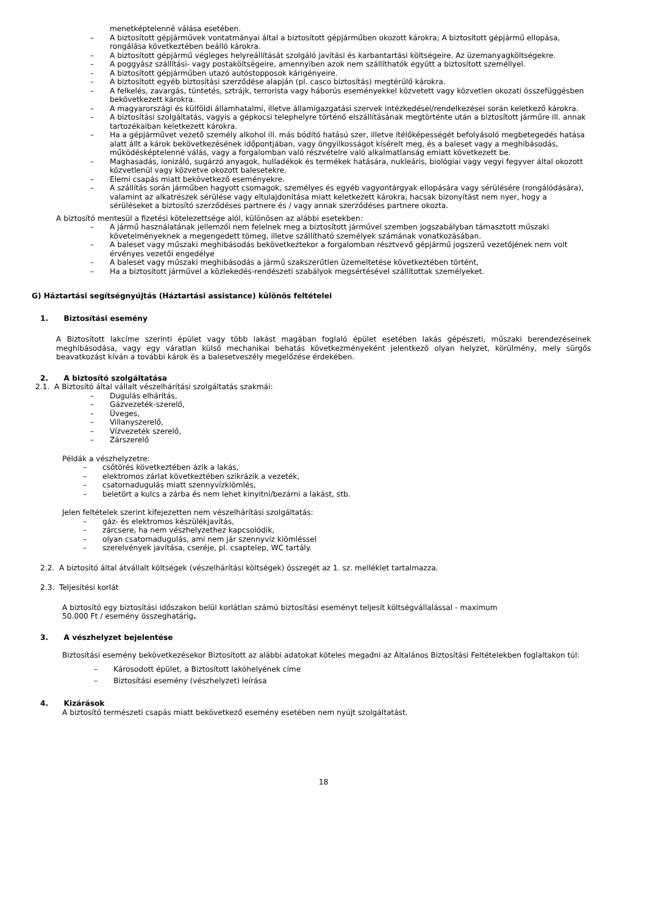menetképtelenné válása esetében.
– A biztosított gépjárművek vontatmányai által a biztosított gépjárműben okozott károkra; A biztosított gépjármű ellopása, rongálása következtében beálló károkra.
– A biztosított gépjármű végleges helyreállítását szolgáló javítási és karbantartási költségeire. Az üzemanyagköltségekre.
– A poggyász szállítási- vagy postaköltségeire, amennyiben azok nem szállíthatók együtt a biztosított személlyel.
– A biztosított gépjárműben utazó autóstopposok kárigényeire.
– A biztosított egyéb biztosítási szerződése alapján (pl. casco biztosítás) megtérülő károkra.
– A felkelés, zavargás, tüntetés, sztrájk, terrorista vagy háborús eseményekkel közvetett vagy közvetlen okozati összefüggésben bekövetkezett károkra.
– A magyarországi és külföldi államhatalmi, illetve államigazgatási szervek intézkedései/rendelkezései során keletkező károkra.
– A biztosítási szolgáltatás, vagyis a gépkocsi telephelyre történő elszállításának megtörténte után a biztosított járműre ill. annak tartozékaiban keletkezett károkra.
– Ha a gépjárművet vezető személy alkohol ill. más bódító hatású szer, illetve ítélőképességét befolyásoló megbetegedés hatása alatt állt a károk bekövetkezésének időpontjában, vagy öngyilkosságot kísérelt meg, és a baleset vagy a meghibásodás, működésképtelenné válás, vagy a forgalomban való részvételre való alkalmatlanság emiatt következett be.
– Maghasadás, ionizáló, sugárzó anyagok, hulladékok és termékek hatására, nukleáris, biológiai vagy vegyi fegyver által okozott közvetlenül vagy közvetve okozott balesetekre.
– Elemi csapás miatt bekövetkező eseményekre.
– A szállítás során járműben hagyott csomagok, személyes és egyéb vagyontárgyak ellopására vagy sérülésére (rongálódására), valamint az alkatrészek sérülése vagy eltulajdonítása miatt keletkezett károkra, hacsak bizonyítást nem nyer, hogy a sérüléseket a biztosító szerződéses partnere és / vagy annak szerződéses partnere okozta.
A biztosító mentesül a fizetési kötelezettsége alól, különösen az alábbi esetekben:
– A jármű használatának jellemzői nem felelnek meg a biztosított járművel szemben jogszabályban támasztott műszaki követelményeknek a megengedett tömeg, illetve szállítható személyek számának vonatkozásában.
– A baleset vagy műszaki meghibásodás bekövetkeztekor a forgalomban résztvevő gépjármű jogszerű vezetőjének nem volt érvényes vezetői engedélye
– A baleset vagy műszaki meghibásodás a jármű szakszerűtlen üzemeltetése következtében történt,
– Ha a biztosított járművel a közlekedés-rendészeti szabályok megsértésével szállítottak személyeket.
G) Háztartási segítségnyújtás (Háztartási assistance) különös feltételei
1. Biztosítási esemény
A Biztosított lakcíme szerinti épület vagy több lakást magában foglaló épület esetében lakás gépészeti, műszaki berendezéseinek meghibásodása, vagy egy váratlan külső mechanikai behatás következményeként jelentkező olyan helyzet, körülmény, mely sürgős beavatkozást kíván a további károk és a balesetveszély megelőzése érdekében.
2. A biztosító szolgáltatása
2.1. A Biztosító által vállalt vészelhárítási szolgáltatás szakmái:
– Dugulás elhárítás,
– Gázvezeték-szerelő,
– Üveges,
– Villanyszerelő,
– Vízvezeték szerelő,
– Zárszerelő
Példák a vészhelyzetre:
– csőtörés következtében ázik a lakás,
– elektromos zárlat következtében szikrázik a vezeték,
– csatornadugulás miatt szennyvízkiömlés,
– beletört a kulcs a zárba és nem lehet kinyitni/bezárni a lakást, stb.
Jelen feltételek szerint kifejezetten nem vészelhárítási szolgáltatás:
– gáz- és elektromos készülékjavítás,
– zárcsere, ha nem vészhelyzethez kapcsolódik,
– olyan csatornadugulás, ami nem jár szennyvíz kiömléssel
– szerelvények javítása, cseréje, pl. csaptelep, WC tartály.
2.2. A biztosító által átvállalt költségek (vészelhárítási költségek) összegét az 1. sz. melléklet tartalmazza.
2.3. Teljesítési korlát
A biztosító egy biztosítási időszakon belül korlátlan számú biztosítási eseményt teljesít költségvállalással - maximum 50.000 Ft / esemény összeghatárig.
3. A vészhelyzet bejelentése
Biztosítási esemény bekövetkezésekor Biztosított az alábbi adatokat köteles megadni az Általános Biztosítási Feltételekben foglaltakon túl:
– Károsodott épület, a Biztosított lakóhelyének címe
– Biztosítási esemény (vészhelyzet) leírása
4. Kizárások
A biztosító természeti csapás miatt bekövetkező esemény esetében nem nyújt szolgáltatást.
18